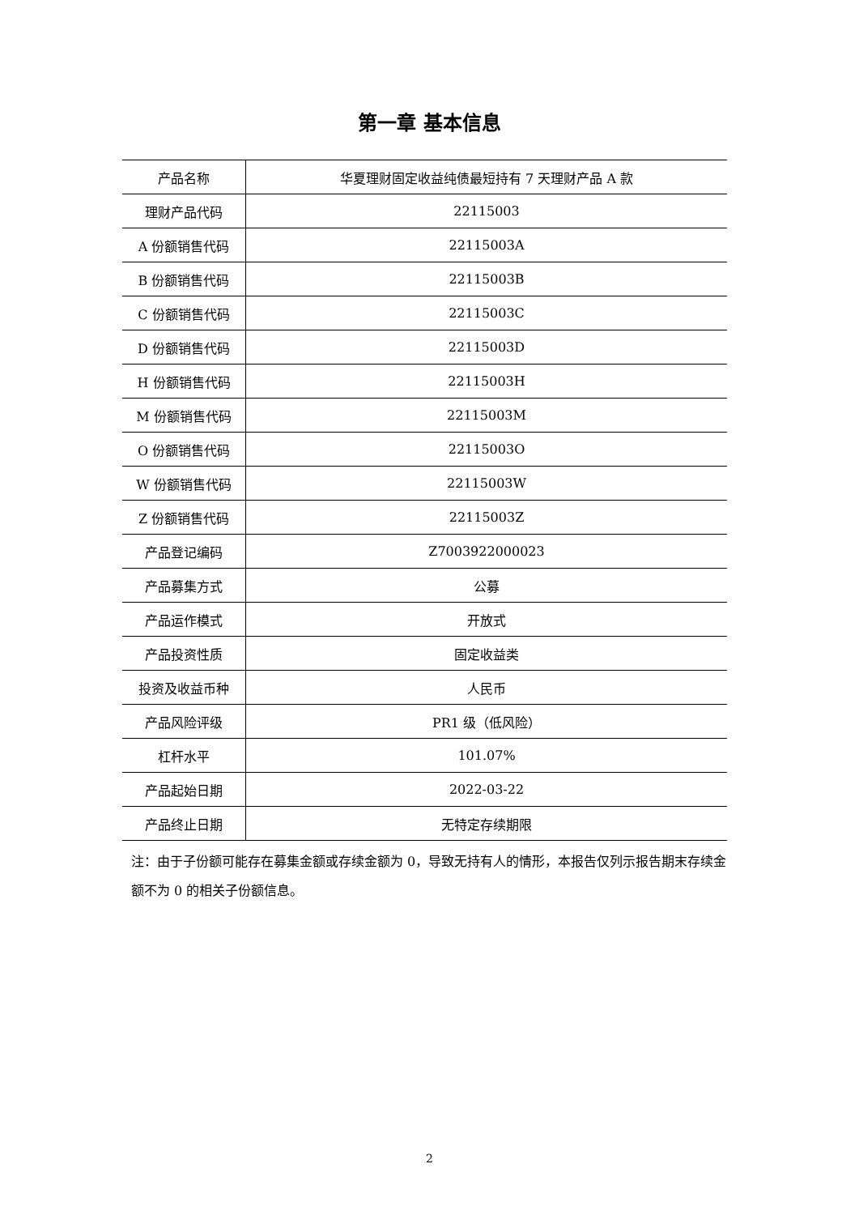第一章 基本信息
| 产品名称 | 华夏理财固定收益纯债最短持有 7 天理财产品 A 款 |
| 理财产品代码 | 22115003 |
| A 份额销售代码 | 22115003A |
| B 份额销售代码 | 22115003B |
| C 份额销售代码 | 22115003C |
| D 份额销售代码 | 22115003D |
| H 份额销售代码 | 22115003H |
| M 份额销售代码 | 22115003M |
| O 份额销售代码 | 22115003O |
| W 份额销售代码 | 22115003W |
| Z 份额销售代码 | 22115003Z |
| 产品登记编码 | Z7003922000023 |
| 产品募集方式 | 公募 |
| 产品运作模式 | 开放式 |
| 产品投资性质 | 固定收益类 |
| 投资及收益币种 | 人民币 |
| 产品风险评级 | PR1 级（低风险） |
| 杠杆水平 | 101.07% |
| 产品起始日期 | 2022-03-22 |
| 产品终止日期 | 无特定存续期限 |
注：由于子份额可能存在募集金额或存续金额为 0，导致无持有人的情形，本报告仅列示报告期末存续金额不为 0 的相关子份额信息。
2